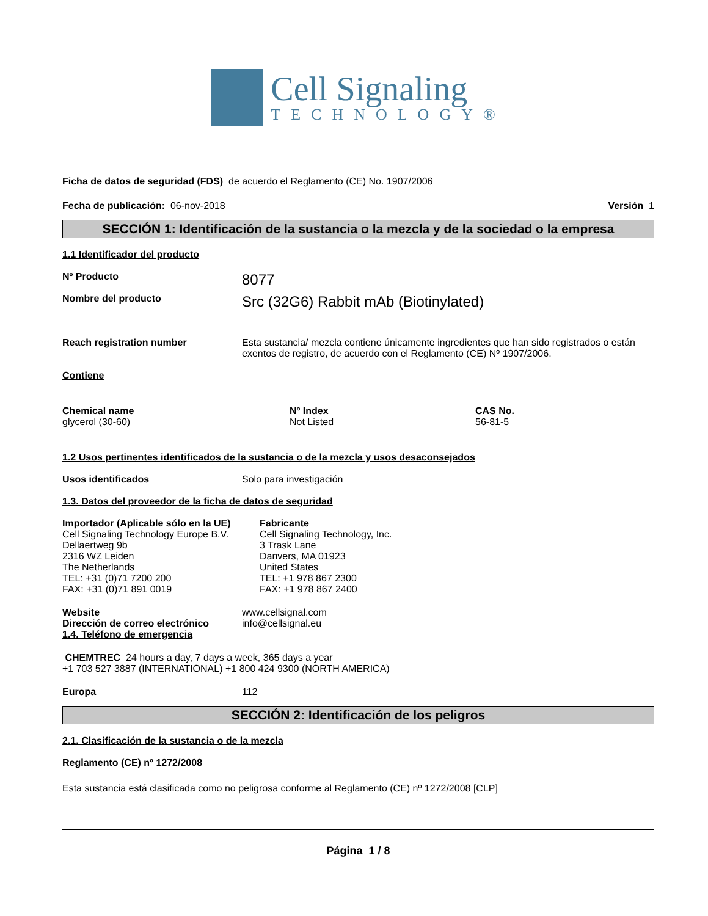Cell Signaling
TECHNOLOGY®
Ficha de datos de seguridad (FDS) de acuerdo el Reglamento (CE) No. 1907/2006
Fecha de publicación: 06-nov-2018 Versión 1
SECCIÓN 1: Identificación de la sustancia o la mezcla y de la sociedad o la empresa
1.1 Identificador del producto
Nº Producto 8077
Nombre del producto Src (32G6) Rabbit mAb (Biotinylated)
Reach registration number Esta sustancia/ mezcla contiene únicamente ingredientes que han sido registrados o están exentos de registro, de acuerdo con el Reglamento (CE) Nº 1907/2006.
Contiene
| Chemical name | Nº Index | CAS No. |
| --- | --- | --- |
| glycerol (30-60) | Not Listed | 56-81-5 |
1.2 Usos pertinentes identificados de la sustancia o de la mezcla y usos desaconsejados
Usos identificados Solo para investigación
1.3. Datos del proveedor de la ficha de datos de seguridad
| Importador (Aplicable sólo en la UE) Cell Signaling Technology Europe B.V. Dellaertweg 9b 2316 WZ Leiden The Netherlands TEL: +31 (0)71 7200 200 FAX: +31 (0)71 891 0019 | Fabricante Cell Signaling Technology, Inc. 3 Trask Lane Danvers, MA 01923 United States TEL: +1 978 867 2300 FAX: +1 978 867 2400 |
Website
Dirección de correo electrónico www.cellsignal.com
info@cellsignal.eu
1.4. Teléfono de emergencia
CHEMTREC 24 hours a day, 7 days a week, 365 days a year
+1 703 527 3887 (INTERNATIONAL) +1 800 424 9300 (NORTH AMERICA)
Europa 112
SECCIÓN 2: Identificación de los peligros
2.1. Clasificación de la sustancia o de la mezcla
Reglamento (CE) nº 1272/2008
Esta sustancia está clasificada como no peligrosa conforme al Reglamento (CE) nº 1272/2008 [CLP]
Página 1 / 8